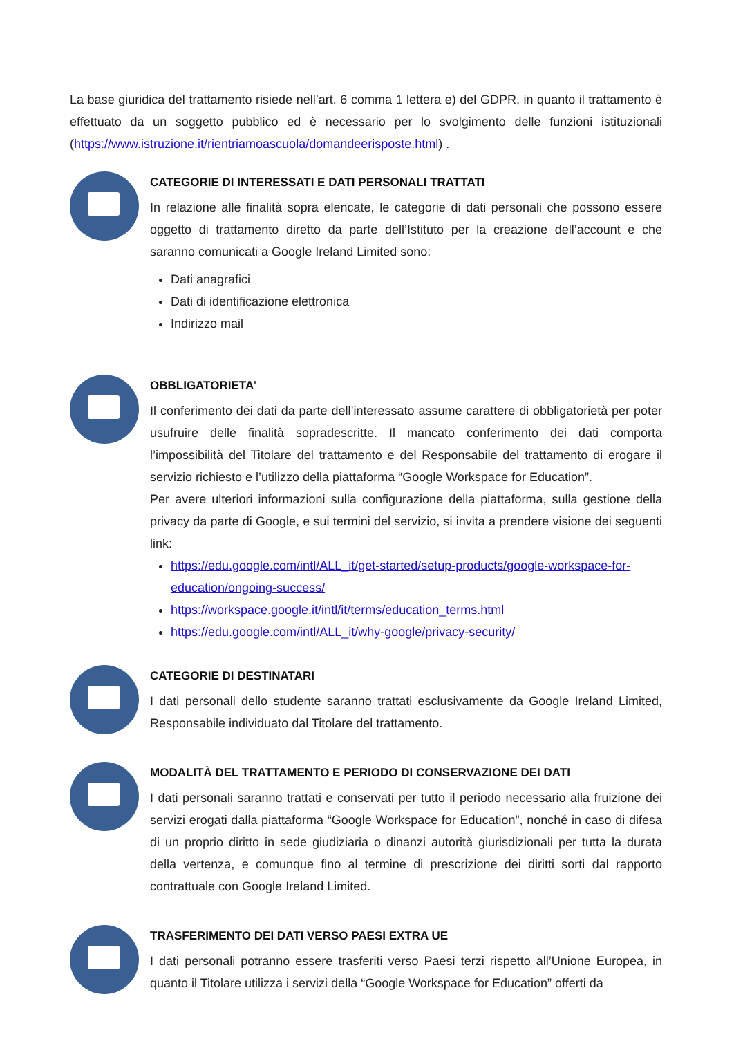La base giuridica del trattamento risiede nell’art. 6 comma 1 lettera e) del GDPR, in quanto il trattamento è effettuato da un soggetto pubblico ed è necessario per lo svolgimento delle funzioni istituzionali (https://www.istruzione.it/rientriamoascuola/domandeerisposte.html) .
CATEGORIE DI INTERESSATI E DATI PERSONALI TRATTATI
In relazione alle finalità sopra elencate, le categorie di dati personali che possono essere oggetto di trattamento diretto da parte dell’Istituto per la creazione dell’account e che saranno comunicati a Google Ireland Limited sono:
Dati anagrafici
Dati di identificazione elettronica
Indirizzo mail
OBBLIGATORIETA’
Il conferimento dei dati da parte dell’interessato assume carattere di obbligatorietà per poter usufruire delle finalità sopradescritte. Il mancato conferimento dei dati comporta l’impossibilità del Titolare del trattamento e del Responsabile del trattamento di erogare il servizio richiesto e l’utilizzo della piattaforma “Google Workspace for Education”.
Per avere ulteriori informazioni sulla configurazione della piattaforma, sulla gestione della privacy da parte di Google, e sui termini del servizio, si invita a prendere visione dei seguenti link:
https://edu.google.com/intl/ALL_it/get-started/setup-products/google-workspace-for-education/ongoing-success/
https://workspace.google.it/intl/it/terms/education_terms.html
https://edu.google.com/intl/ALL_it/why-google/privacy-security/
CATEGORIE DI DESTINATARI
I dati personali dello studente saranno trattati esclusivamente da Google Ireland Limited, Responsabile individuato dal Titolare del trattamento.
MODALITÀ DEL TRATTAMENTO E PERIODO DI CONSERVAZIONE DEI DATI
I dati personali saranno trattati e conservati per tutto il periodo necessario alla fruizione dei servizi erogati dalla piattaforma “Google Workspace for Education”, nonché in caso di difesa di un proprio diritto in sede giudiziaria o dinanzi autorità giurisdizionali per tutta la durata della vertenza, e comunque fino al termine di prescrizione dei diritti sorti dal rapporto contrattuale con Google Ireland Limited.
TRASFERIMENTO DEI DATI VERSO PAESI EXTRA UE
I dati personali potranno essere trasferiti verso Paesi terzi rispetto all’Unione Europea, in quanto il Titolare utilizza i servizi della “Google Workspace for Education” offerti da